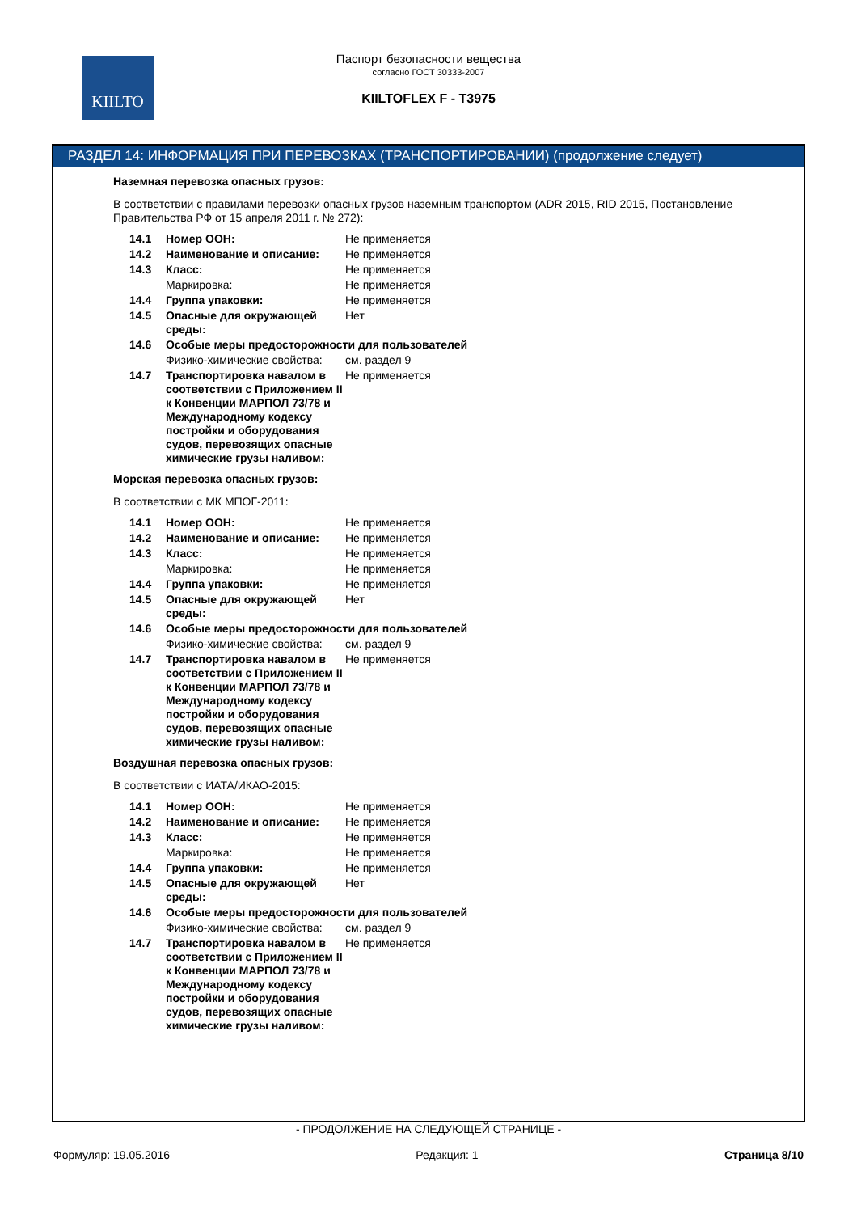KIILTO
Паспорт безопасности вещества
согласно ГОСТ 30333-2007
KIILTOFLEX F - T3975
РАЗДЕЛ 14: ИНФОРМАЦИЯ ПРИ ПЕРЕВОЗКАХ (ТРАНСПОРТИРОВАНИИ) (продолжение следует)
Наземная перевозка опасных грузов:
В соответствии с правилами перевозки опасных грузов наземным транспортом (ADR 2015, RID 2015, Постановление Правительства РФ от 15 апреля 2011 г. № 272):
| 14.1 | Номер ООН: | Не применяется |
| 14.2 | Наименование и описание: | Не применяется |
| 14.3 | Класс: | Не применяется |
| | Маркировка: | Не применяется |
| 14.4 | Группа упаковки: | Не применяется |
| 14.5 | Опасные для окружающей среды: | Нет |
| 14.6 | Особые меры предосторожности для пользователей | |
| | Физико-химические свойства: | см. раздел 9 |
| 14.7 | Транспортировка навалом в соответствии с Приложением II к Конвенции МАРПОЛ 73/78 и Международному кодексу постройки и оборудования судов, перевозящих опасные химические грузы наливом: | Не применяется |
Морская перевозка опасных грузов:
В соответствии с МК МПОГ-2011:
| 14.1 | Номер ООН: | Не применяется |
| 14.2 | Наименование и описание: | Не применяется |
| 14.3 | Класс: | Не применяется |
| | Маркировка: | Не применяется |
| 14.4 | Группа упаковки: | Не применяется |
| 14.5 | Опасные для окружающей среды: | Нет |
| 14.6 | Особые меры предосторожности для пользователей | |
| | Физико-химические свойства: | см. раздел 9 |
| 14.7 | Транспортировка навалом в соответствии с Приложением II к Конвенции МАРПОЛ 73/78 и Международному кодексу постройки и оборудования судов, перевозящих опасные химические грузы наливом: | Не применяется |
Воздушная перевозка опасных грузов:
В соответствии с ИАТА/ИКАО-2015:
| 14.1 | Номер ООН: | Не применяется |
| 14.2 | Наименование и описание: | Не применяется |
| 14.3 | Класс: | Не применяется |
| | Маркировка: | Не применяется |
| 14.4 | Группа упаковки: | Не применяется |
| 14.5 | Опасные для окружающей среды: | Нет |
| 14.6 | Особые меры предосторожности для пользователей | |
| | Физико-химические свойства: | см. раздел 9 |
| 14.7 | Транспортировка навалом в соответствии с Приложением II к Конвенции МАРПОЛ 73/78 и Международному кодексу постройки и оборудования судов, перевозящих опасные химические грузы наливом: | Не применяется |
- ПРОДОЛЖЕНИЕ НА СЛЕДУЮЩЕЙ СТРАНИЦЕ -
Формуляр: 19.05.2016 Редакция: 1 Страница 8/10